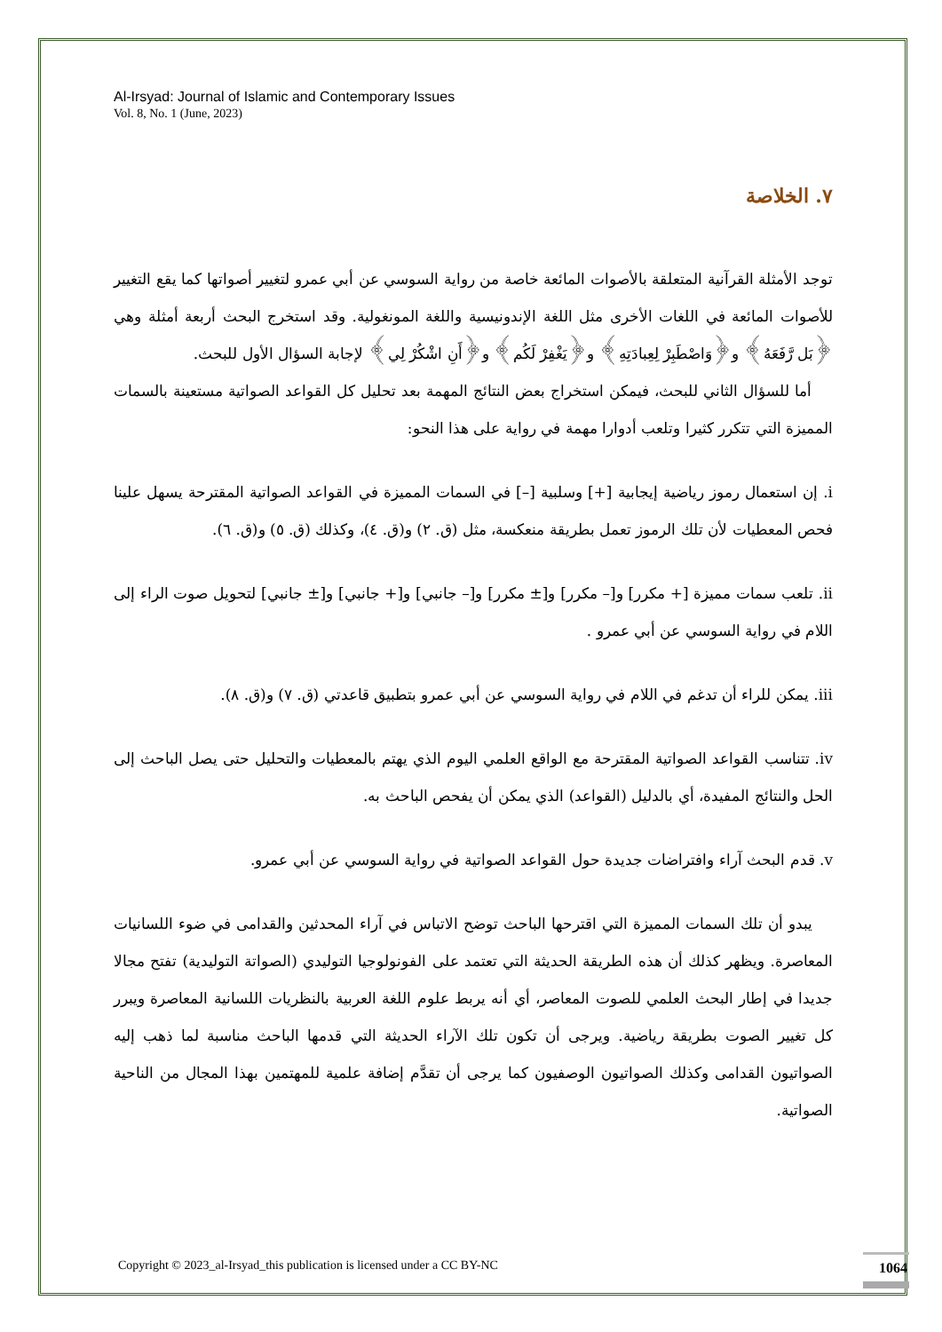Al-Irsyad: Journal of Islamic and Contemporary Issues
Vol. 8, No. 1 (June, 2023)
٧. الخلاصة
توجد الأمثلة القرآنية المتعلقة بالأصوات المائعة خاصة من رواية السوسي عن أبي عمرو لتغيير أصواتها كما يقع التغيير للأصوات المائعة في اللغات الأخرى مثل اللغة الإندونيسية واللغة المونغولية. وقد استخرج البحث أربعة أمثلة وهي ﴿بَل رَّفَعَهُ﴾ و﴿وَاصْطَبِرْ لِعِبادَتِهِ﴾ و﴿يَغْفِرْ لَكُم﴾ و﴿أَنِ اشْكُرْ لِي﴾ لإجابة السؤال الأول للبحث.
أما للسؤال الثاني للبحث، فيمكن استخراج بعض النتائج المهمة بعد تحليل كل القواعد الصواتية مستعينة بالسمات المميزة التي تتكرر كثيرا وتلعب أدوارا مهمة في رواية على هذا النحو:
i. إن استعمال رموز رياضية إيجابية [+] وسلبية [–] في السمات المميزة في القواعد الصواتية المقترحة يسهل علينا فحص المعطيات لأن تلك الرموز تعمل بطريقة منعكسة، مثل (ق. ٢) و(ق. ٤)، وكذلك (ق. ٥) و(ق. ٦).
ii. تلعب سمات مميزة [+ مكرر] و[– مكرر] و[± مكرر] و[– جانبي] و[+ جانبي] و[± جانبي] لتحويل صوت الراء إلى اللام في رواية السوسي عن أبي عمرو .
iii. يمكن للراء أن تدغم في اللام في رواية السوسي عن أبي عمرو بتطبيق قاعدتي (ق. ٧) و(ق. ٨).
iv. تتناسب القواعد الصواتية المقترحة مع الواقع العلمي اليوم الذي يهتم بالمعطيات والتحليل حتى يصل الباحث إلى الحل والنتائج المفيدة، أي بالدليل (القواعد) الذي يمكن أن يفحص الباحث به.
v. قدم البحث آراء وافتراضات جديدة حول القواعد الصواتية في رواية السوسي عن أبي عمرو.
يبدو أن تلك السمات المميزة التي اقترحها الباحث توضح الاتباس في آراء المحدثين والقدامى في ضوء اللسانيات المعاصرة. ويظهر كذلك أن هذه الطريقة الحديثة التي تعتمد على الفونولوجيا التوليدي (الصواتة التوليدية) تفتح مجالا جديدا في إطار البحث العلمي للصوت المعاصر، أي أنه يربط علوم اللغة العربية بالنظريات اللسانية المعاصرة ويبرر كل تغيير الصوت بطريقة رياضية. ويرجى أن تكون تلك الآراء الحديثة التي قدمها الباحث مناسبة لما ذهب إليه الصواتيون القدامى وكذلك الصواتيون الوصفيون كما يرجى أن تقدَّم إضافة علمية للمهتمين بهذا المجال من الناحية الصواتية.
Copyright © 2023_al-Irsyad_this publication is licensed under a CC BY-NC
1064